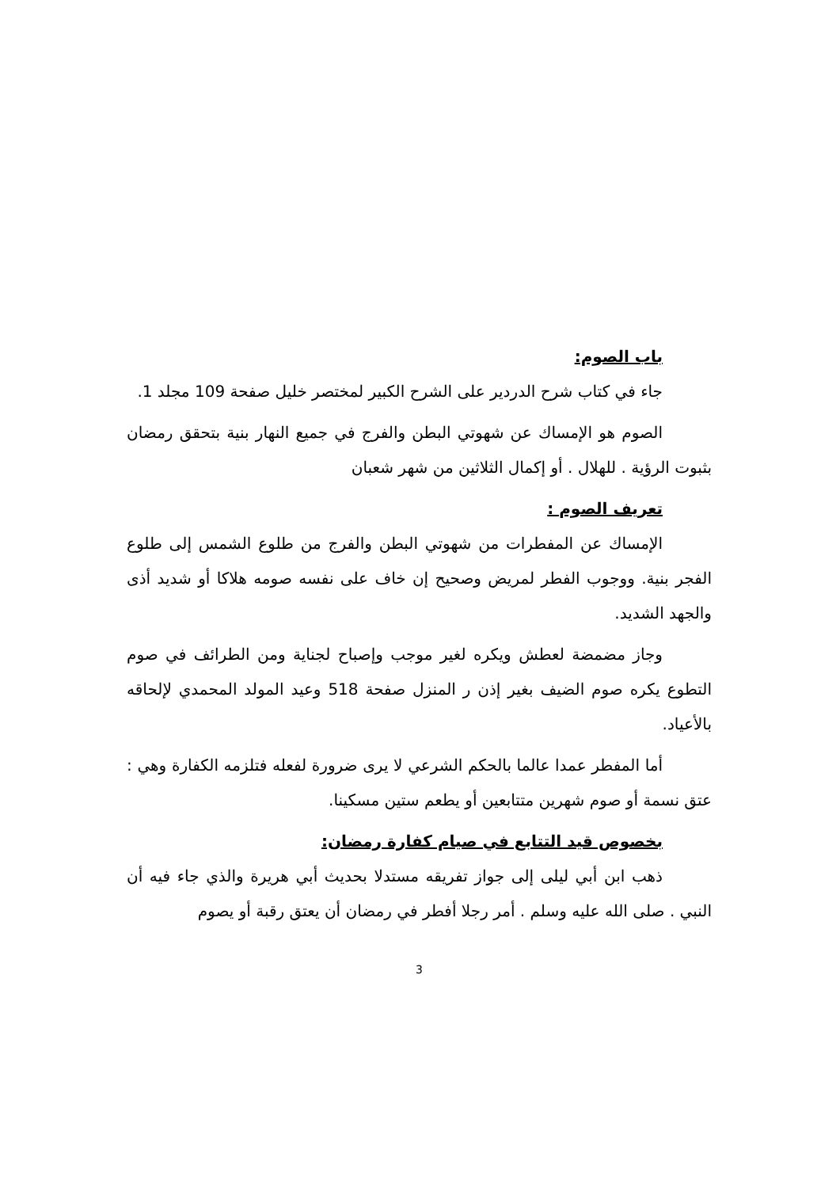باب الصوم:
جاء في كتاب شرح الدردير على الشرح الكبير لمختصر خليل صفحة 109 مجلد 1.
الصوم هو الإمساك عن شهوتي البطن والفرج في جميع النهار بنية بتحقق رمضان بثبوت الرؤية . للهلال . أو إكمال الثلاثين من شهر شعبان
تعريف الصوم :
الإمساك عن المفطرات من شهوتي البطن والفرج من طلوع الشمس إلى طلوع الفجر بنية. ووجوب الفطر لمريض وصحيح إن خاف على نفسه صومه هلاكا أو شديد أذى والجهد الشديد.
وجاز مضمضة لعطش ويكره لغير موجب وإصباح لجناية ومن الطرائف في صوم التطوع يكره صوم الضيف بغير إذن ر المنزل صفحة 518 وعيد المولد المحمدي لإلحاقه بالأعياد.
أما المفطر عمدا عالما بالحكم الشرعي لا يرى ضرورة لفعله فتلزمه الكفارة وهي : عتق نسمة أو صوم شهرين متتابعين أو يطعم ستين مسكينا.
بخصوص قيد التتابع في صيام كفارة رمضان:
ذهب ابن أبي ليلى إلى جواز تفريقه مستدلا بحديث أبي هريرة والذي جاء فيه أن النبي . صلى الله عليه وسلم . أمر رجلا أفطر في رمضان أن يعتق رقبة أو يصوم
3